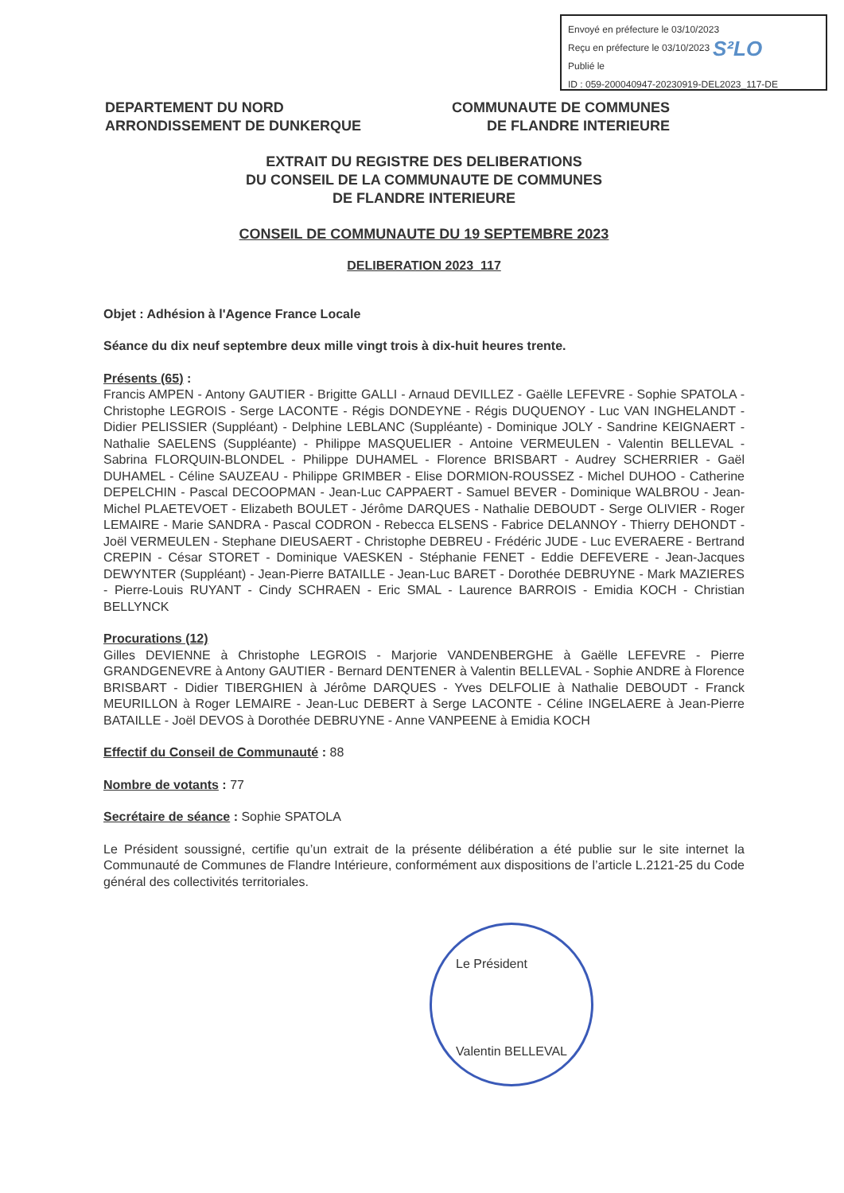Envoyé en préfecture le 03/10/2023
Reçu en préfecture le 03/10/2023
Publié le
ID : 059-200040947-20230919-DEL2023_117-DE
S²LO
DEPARTEMENT DU NORD
ARRONDISSEMENT DE DUNKERQUE
COMMUNAUTE DE COMMUNES
DE FLANDRE INTERIEURE
EXTRAIT DU REGISTRE DES DELIBERATIONS
DU CONSEIL DE LA COMMUNAUTE DE COMMUNES
DE FLANDRE INTERIEURE
CONSEIL DE COMMUNAUTE DU 19 SEPTEMBRE 2023
DELIBERATION 2023_117
Objet : Adhésion à l'Agence France Locale
Séance du dix neuf septembre deux mille vingt trois à dix-huit heures trente.
Présents (65) :
Francis AMPEN - Antony GAUTIER - Brigitte GALLI - Arnaud DEVILLEZ - Gaëlle LEFEVRE - Sophie SPATOLA - Christophe LEGROIS - Serge LACONTE - Régis DONDEYNE - Régis DUQUENOY - Luc VAN INGHELANDT - Didier PELISSIER (Suppléant) - Delphine LEBLANC (Suppléante) - Dominique JOLY - Sandrine KEIGNAERT - Nathalie SAELENS (Suppléante) - Philippe MASQUELIER - Antoine VERMEULEN - Valentin BELLEVAL - Sabrina FLORQUIN-BLONDEL - Philippe DUHAMEL - Florence BRISBART - Audrey SCHERRIER - Gaël DUHAMEL - Céline SAUZEAU - Philippe GRIMBER - Elise DORMION-ROUSSEZ - Michel DUHOO - Catherine DEPELCHIN - Pascal DECOOPMAN - Jean-Luc CAPPAERT - Samuel BEVER - Dominique WALBROU - Jean-Michel PLAETEVOET - Elizabeth BOULET - Jérôme DARQUES - Nathalie DEBOUDT - Serge OLIVIER - Roger LEMAIRE - Marie SANDRA - Pascal CODRON - Rebecca ELSENS - Fabrice DELANNOY - Thierry DEHONDT - Joël VERMEULEN - Stephane DIEUSAERT - Christophe DEBREU - Frédéric JUDE - Luc EVERAERE - Bertrand CREPIN - César STORET - Dominique VAESKEN - Stéphanie FENET - Eddie DEFEVERE - Jean-Jacques DEWYNTER (Suppléant) - Jean-Pierre BATAILLE - Jean-Luc BARET - Dorothée DEBRUYNE - Mark MAZIERES - Pierre-Louis RUYANT - Cindy SCHRAEN - Eric SMAL - Laurence BARROIS - Emidia KOCH - Christian BELLYNCK
Procurations (12)
Gilles DEVIENNE à Christophe LEGROIS - Marjorie VANDENBERGHE à Gaëlle LEFEVRE - Pierre GRANDGENEVRE à Antony GAUTIER - Bernard DENTENER à Valentin BELLEVAL - Sophie ANDRE à Florence BRISBART - Didier TIBERGHIEN à Jérôme DARQUES - Yves DELFOLIE à Nathalie DEBOUDT - Franck MEURILLON à Roger LEMAIRE - Jean-Luc DEBERT à Serge LACONTE - Céline INGELAERE à Jean-Pierre BATAILLE - Joël DEVOS à Dorothée DEBRUYNE - Anne VANPEENE à Emidia KOCH
Effectif du Conseil de Communauté : 88
Nombre de votants : 77
Secrétaire de séance : Sophie SPATOLA
Le Président soussigné, certifie qu’un extrait de la présente délibération a été publie sur le site internet la Communauté de Communes de Flandre Intérieure, conformément aux dispositions de l’article L.2121-25 du Code général des collectivités territoriales.
Le Président
Valentin BELLEVAL